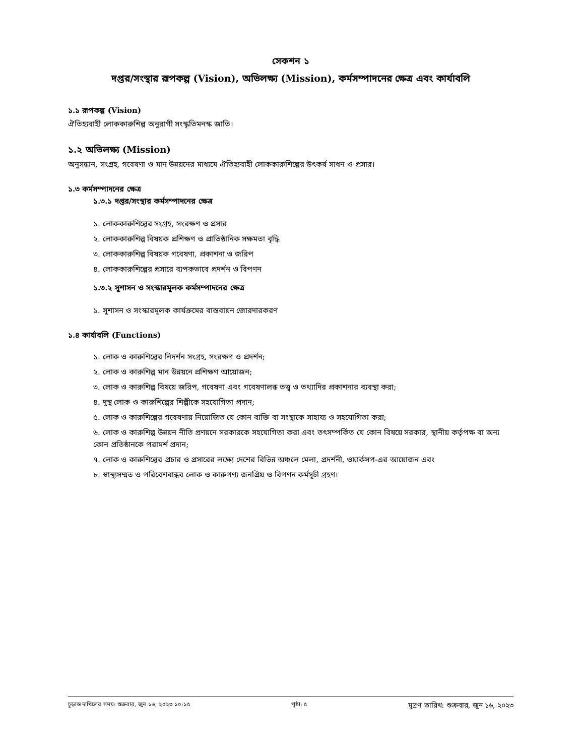সেকশন ১
দপ্তর/সংস্থার রূপকল্প (Vision), অভিলক্ষ্য (Mission), কর্মসম্পাদনের ক্ষেত্র এবং কার্যাবলি
১.১ রূপকল্প (Vision)
ঐতিহ্যবাহী লোককারুশিল্প অনুরাগী সংস্কৃতিমনস্ক জাতি।
১.২ অভিলক্ষ্য (Mission)
অনুসন্ধান, সংগ্রহ, গবেষণা ও মান উন্নয়নের মাধ্যমে ঐতিহ্যবাহী লোককারুশিল্পের উৎকর্ষ সাধন ও প্রসার।
১.৩ কর্মসম্পাদনের ক্ষেত্র
১.৩.১ দপ্তর/সংস্থার কর্মসম্পাদনের ক্ষেত্র
১. লোককারুশিল্পের সংগ্রহ, সংরক্ষণ ও প্রসার
২. লোককারুশিল্প বিষয়ক প্রশিক্ষণ ও প্রাতিষ্ঠানিক সক্ষমতা বৃদ্ধি
৩. লোককারুশিল্প বিষয়ক গবেষণা, প্রকাশনা ও জরিপ
৪. লোককারুশিল্পের প্রসারে ব্যপকভাবে প্রদর্শন ও বিপণন
১.৩.২ সুশাসন ও সংস্কারমূলক কর্মসম্পাদনের ক্ষেত্র
১. সুশাসন ও সংস্কারমূলক কার্যক্রমের বাস্তবায়ন জোরদারকরণ
১.৪ কার্যাবলি (Functions)
১. লোক ও কারুশিল্পের নিদর্শন সংগ্রহ, সংরক্ষণ ও প্রদর্শন;
২. লোক ও কারুশিল্প মান উন্নয়নে প্রশিক্ষণ আয়োজন;
৩. লোক ও কারুশিল্প বিষয়ে জরিপ, গবেষণা এবং গবেষণালব্ধ তত্ত্ব ও তথ্যাদির প্রকাশনার ব্যবস্থা করা;
৪. দুস্থ লোক ও কারুশিল্পের শিল্পীকে সহযোগিতা প্রদান;
৫. লোক ও কারুশিল্পের গবেষণায় নিয়োজিত যে কোন ব্যক্তি বা সংস্থাকে সাহায্য ও সহযোগিতা করা;
৬. লোক ও কারুশিল্প উন্নয়ন নীতি প্রণয়নে সরকারকে সহযোগিতা করা এবং তৎসম্পর্কিত যে কোন বিষয়ে সরকার, স্থানীয় কর্তৃপক্ষ বা অন্য কোন প্রতিষ্ঠানকে পরামর্শ প্রদান;
৭. লোক ও কারুশিল্পের প্রচার ও প্রসারের লক্ষ্যে দেশের বিভিন্ন অঞ্চলে মেলা, প্রদর্শনী, ওয়ার্কসপ-এর আয়োজন এবং
৮. স্বাস্থ্যসম্মত ও পরিবেশবান্ধব লোক ও কারুপণ্য জনপ্রিয় ও বিপণন কর্মসূচী গ্রহণ।
চূড়ান্ত দাখিলের সময়: শুক্রবার, জুন ১৬, ২০২৩ ১০:১৫ পৃষ্ঠা: ৫ মুদ্রণ তারিখ: শুক্রবার, জুন ১৬, ২০২৩